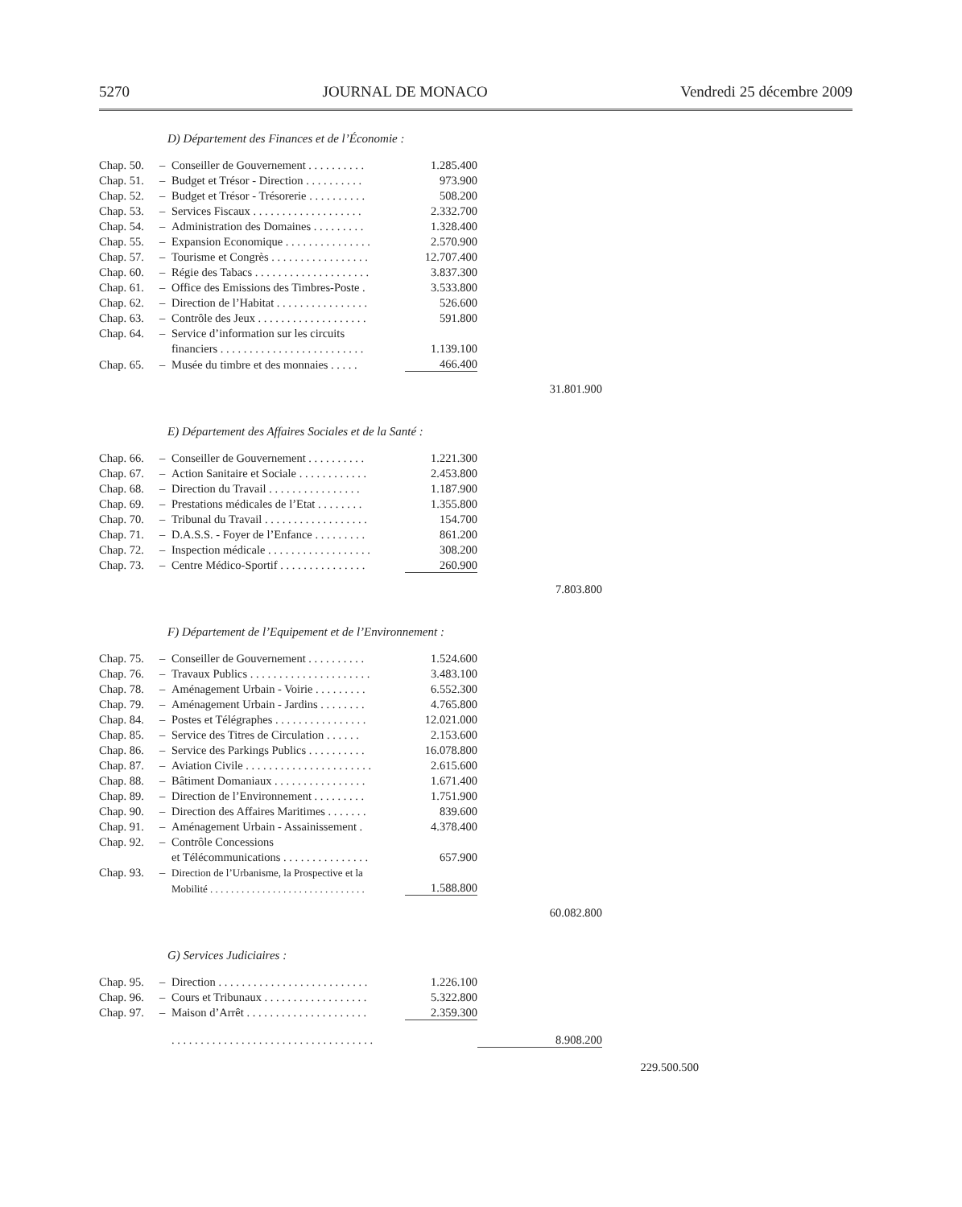5270 JOURNAL DE MONACO Vendredi 25 décembre 2009
D) Département des Finances et de l’Économie :
| Chap. 50. | – | Conseiller de Gouvernement . . . . . . . . . . | 1.285.400 | | |
| Chap. 51. | – | Budget et Trésor - Direction . . . . . . . . . . | 973.900 | | |
| Chap. 52. | – | Budget et Trésor - Trésorerie . . . . . . . . . . | 508.200 | | |
| Chap. 53. | – | Services Fiscaux . . . . . . . . . . . . . . . . . . . | 2.332.700 | | |
| Chap. 54. | – | Administration des Domaines . . . . . . . . . | 1.328.400 | | |
| Chap. 55. | – | Expansion Economique . . . . . . . . . . . . . . . | 2.570.900 | | |
| Chap. 57. | – | Tourisme et Congrès . . . . . . . . . . . . . . . . . | 12.707.400 | | |
| Chap. 60. | – | Régie des Tabacs . . . . . . . . . . . . . . . . . . . . | 3.837.300 | | |
| Chap. 61. | – | Office des Emissions des Timbres-Poste . | 3.533.800 | | |
| Chap. 62. | – | Direction de l’Habitat . . . . . . . . . . . . . . . . | 526.600 | | |
| Chap. 63. | – | Contrôle des Jeux . . . . . . . . . . . . . . . . . . . | 591.800 | | |
| Chap. 64. | – | Service d’information sur les circuits | | | |
| | | financiers . . . . . . . . . . . . . . . . . . . . . . . . . | 1.139.100 | | |
| Chap. 65. | – | Musée du timbre et des monnaies . . . . . | 466.400 | | |
| | | | | 31.801.900 | |
E) Département des Affaires Sociales et de la Santé :
| Chap. 66. | – | Conseiller de Gouvernement . . . . . . . . . . | 1.221.300 | | |
| Chap. 67. | – | Action Sanitaire et Sociale . . . . . . . . . . . . | 2.453.800 | | |
| Chap. 68. | – | Direction du Travail . . . . . . . . . . . . . . . . | 1.187.900 | | |
| Chap. 69. | – | Prestations médicales de l’Etat . . . . . . . . | 1.355.800 | | |
| Chap. 70. | – | Tribunal du Travail . . . . . . . . . . . . . . . . . . | 154.700 | | |
| Chap. 71. | – | D.A.S.S. - Foyer de l’Enfance . . . . . . . . . | 861.200 | | |
| Chap. 72. | – | Inspection médicale . . . . . . . . . . . . . . . . . . | 308.200 | | |
| Chap. 73. | – | Centre Médico-Sportif . . . . . . . . . . . . . . . | 260.900 | | |
| | | | | 7.803.800 | |
F) Département de l’Equipement et de l’Environnement :
| Chap. 75. | – | Conseiller de Gouvernement . . . . . . . . . . | 1.524.600 | | |
| Chap. 76. | – | Travaux Publics . . . . . . . . . . . . . . . . . . . . . | 3.483.100 | | |
| Chap. 78. | – | Aménagement Urbain - Voirie . . . . . . . . . | 6.552.300 | | |
| Chap. 79. | – | Aménagement Urbain - Jardins . . . . . . . . | 4.765.800 | | |
| Chap. 84. | – | Postes et Télégraphes . . . . . . . . . . . . . . . . | 12.021.000 | | |
| Chap. 85. | – | Service des Titres de Circulation . . . . . . | 2.153.600 | | |
| Chap. 86. | – | Service des Parkings Publics . . . . . . . . . . | 16.078.800 | | |
| Chap. 87. | – | Aviation Civile . . . . . . . . . . . . . . . . . . . . . . | 2.615.600 | | |
| Chap. 88. | – | Bâtiment Domaniaux . . . . . . . . . . . . . . . . | 1.671.400 | | |
| Chap. 89. | – | Direction de l’Environnement . . . . . . . . . | 1.751.900 | | |
| Chap. 90. | – | Direction des Affaires Maritimes . . . . . . . | 839.600 | | |
| Chap. 91. | – | Aménagement Urbain - Assainissement . | 4.378.400 | | |
| Chap. 92. | – | Contrôle Concessions | | | |
| | | et Télécommunications . . . . . . . . . . . . . . . | 657.900 | | |
| Chap. 93. | – | Direction de l’Urbanisme, la Prospective et la | | | |
| | | Mobilité . . . . . . . . . . . . . . . . . . . . . . . . . . . . . . | 1.588.800 | | |
| | | | | 60.082.800 | |
G) Services Judiciaires :
| Chap. 95. | – | Direction . . . . . . . . . . . . . . . . . . . . . . . . . . | 1.226.100 | | |
| Chap. 96. | – | Cours et Tribunaux . . . . . . . . . . . . . . . . . . | 5.322.800 | | |
| Chap. 97. | – | Maison d’Arrêt . . . . . . . . . . . . . . . . . . . . . | 2.359.300 | | |
| | | . . . . . . . . . . . . . . . . . . . . . . . . . . . . . . . . . . . | | 8.908.200 | |
| | | | | | 229.500.500 |